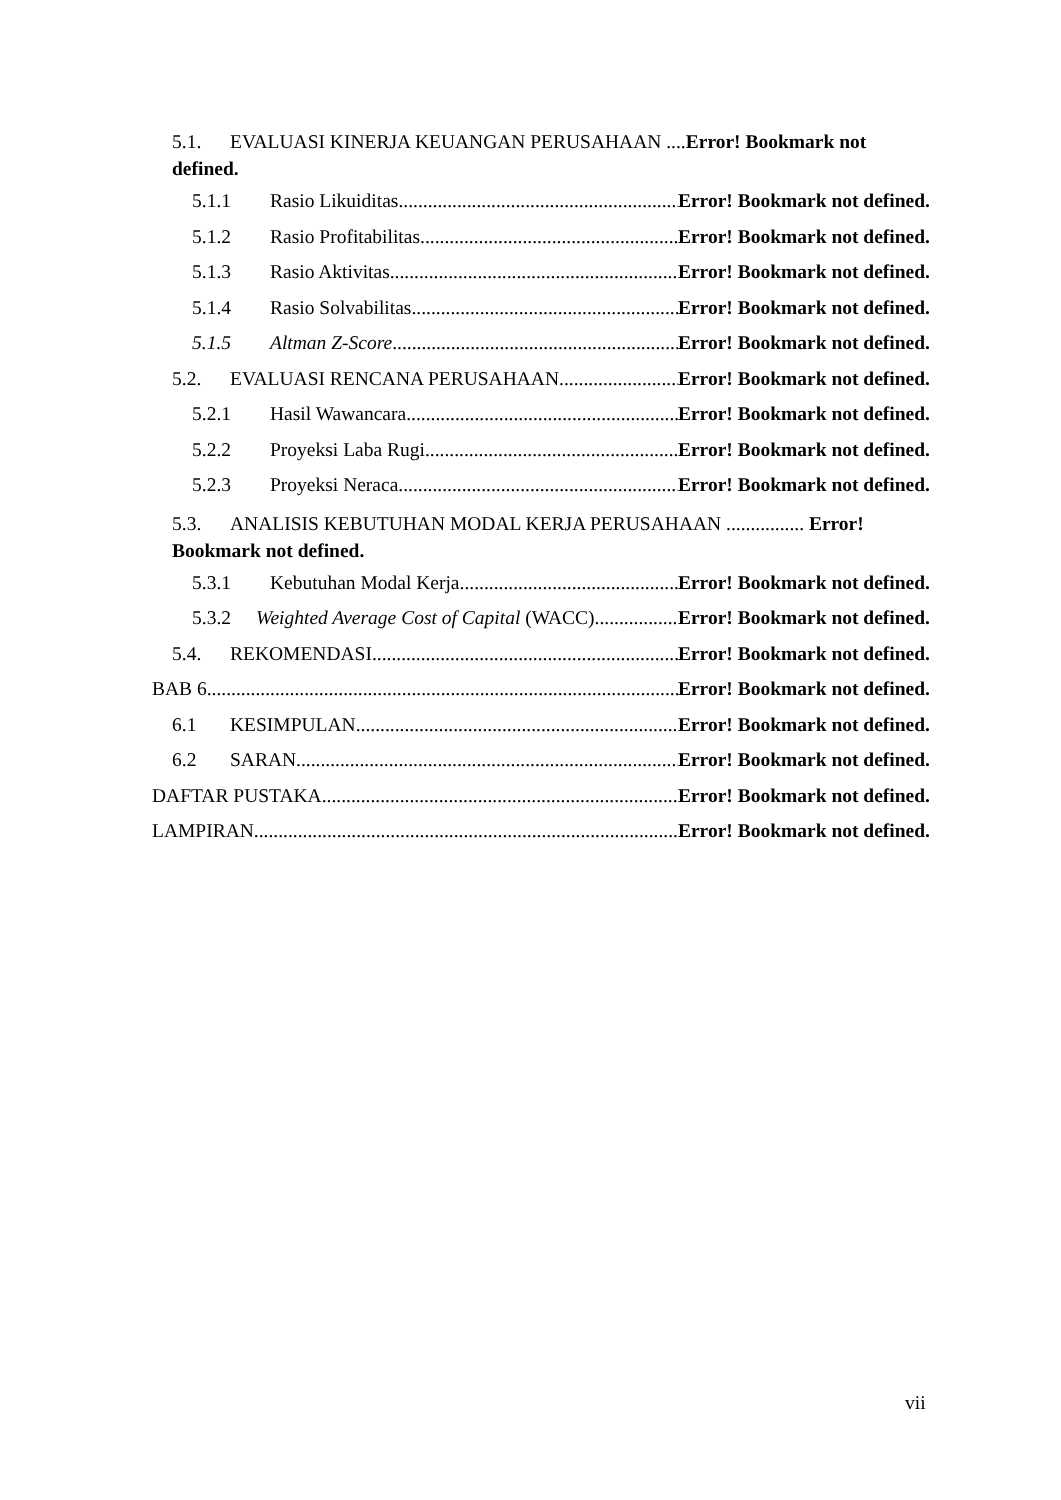5.1. EVALUASI KINERJA KEUANGAN PERUSAHAAN ....Error! Bookmark not defined.
5.1.1 Rasio Likuiditas Error! Bookmark not defined.
5.1.2 Rasio Profitabilitas Error! Bookmark not defined.
5.1.3 Rasio Aktivitas Error! Bookmark not defined.
5.1.4 Rasio Solvabilitas Error! Bookmark not defined.
5.1.5 Altman Z-Score Error! Bookmark not defined.
5.2. EVALUASI RENCANA PERUSAHAAN Error! Bookmark not defined.
5.2.1 Hasil Wawancara Error! Bookmark not defined.
5.2.2 Proyeksi Laba Rugi Error! Bookmark not defined.
5.2.3 Proyeksi Neraca Error! Bookmark not defined.
5.3. ANALISIS KEBUTUHAN MODAL KERJA PERUSAHAAN ................ Error! Bookmark not defined.
5.3.1 Kebutuhan Modal Kerja Error! Bookmark not defined.
5.3.2 Weighted Average Cost of Capital (WACC) Error! Bookmark not defined.
5.4. REKOMENDASI Error! Bookmark not defined.
BAB 6 Error! Bookmark not defined.
6.1 KESIMPULAN Error! Bookmark not defined.
6.2 SARAN Error! Bookmark not defined.
DAFTAR PUSTAKA Error! Bookmark not defined.
LAMPIRAN Error! Bookmark not defined.
vii